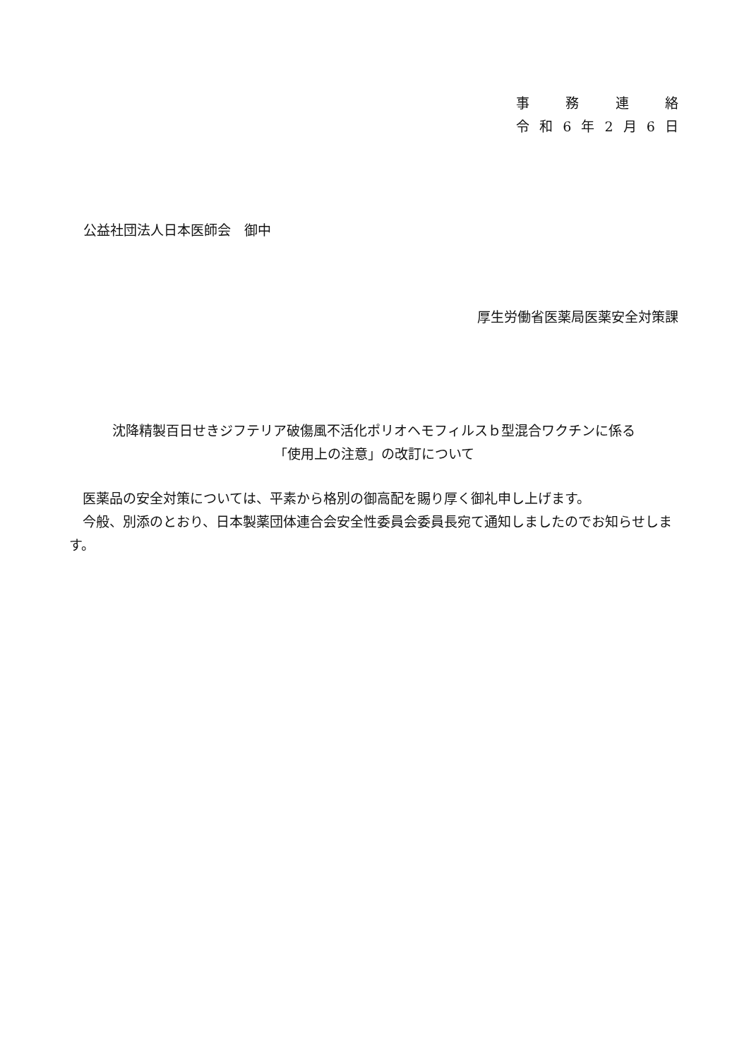事務連絡
令和 6 年 2 月 6 日
公益社団法人日本医師会　御中
厚生労働省医薬局医薬安全対策課
沈降精製百日せきジフテリア破傷風不活化ポリオヘモフィルスｂ型混合ワクチンに係る
「使用上の注意」の改訂について
　医薬品の安全対策については、平素から格別の御高配を賜り厚く御礼申し上げます。
　今般、別添のとおり、日本製薬団体連合会安全性委員会委員長宛て通知しましたのでお知らせします。